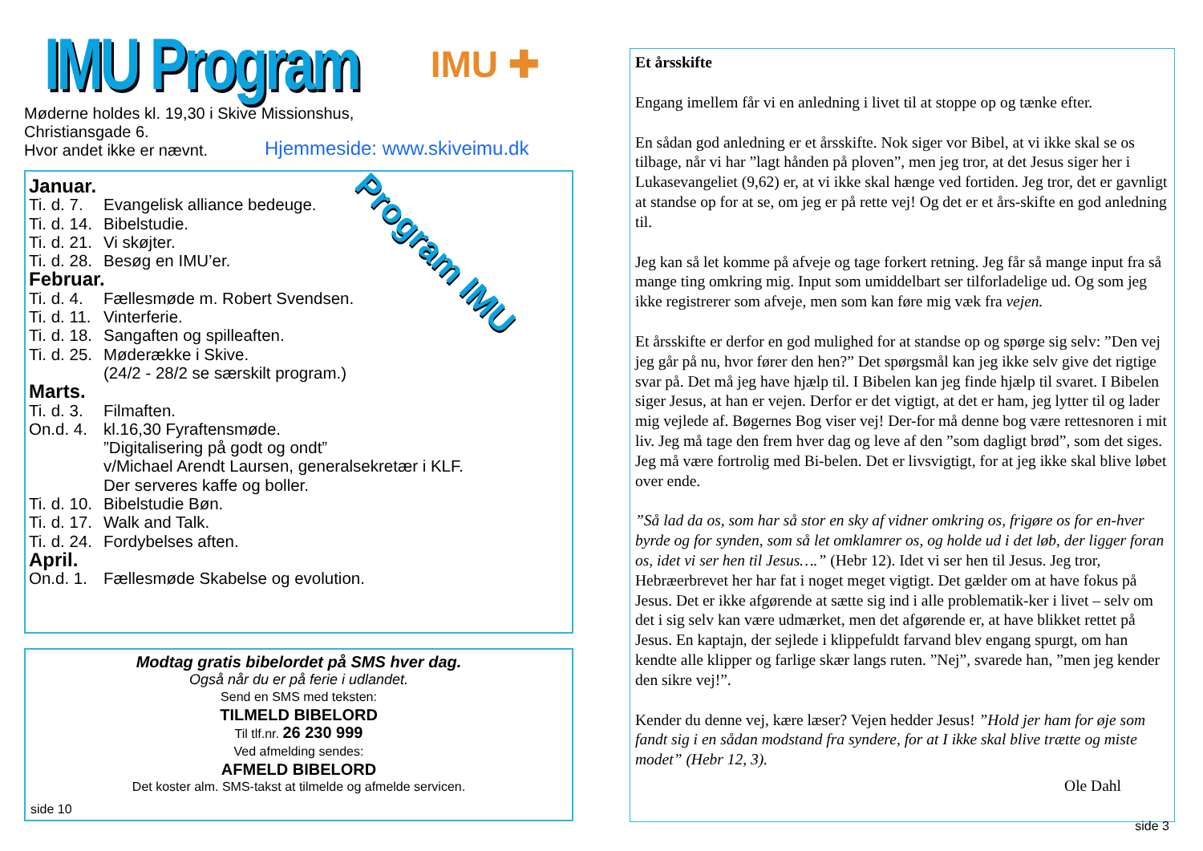IMU Program
IMU ✚
Møderne holdes kl. 19,30 i Skive Missionshus,
Christiansgade 6.
Hvor andet ikke er nævnt.
Hjemmeside: www.skiveimu.dk
Program IMU
Januar.
Ti. d. 7. Evangelisk alliance bedeuge.
Ti. d. 14. Bibelstudie.
Ti. d. 21. Vi skøjter.
Ti. d. 28. Besøg en IMU’er.
Februar.
Ti. d. 4. Fællesmøde m. Robert Svendsen.
Ti. d. 11. Vinterferie.
Ti. d. 18. Sangaften og spilleaften.
Ti. d. 25. Møderække i Skive.
(24/2 - 28/2 se særskilt program.)
Marts.
Ti. d. 3. Filmaften.
On.d. 4. kl.16,30 Fyraftensmøde.
”Digitalisering på godt og ondt”
v/Michael Arendt Laursen, generalsekretær i KLF.
Der serveres kaffe og boller.
Ti. d. 10. Bibelstudie Bøn.
Ti. d. 17. Walk and Talk.
Ti. d. 24. Fordybelses aften.
April.
On.d. 1. Fællesmøde Skabelse og evolution.
Modtag gratis bibelordet på SMS hver dag.
Også når du er på ferie i udlandet.
Send en SMS med teksten:
TILMELD BIBELORD
Til tlf.nr. 26 230 999
Ved afmelding sendes:
AFMELD BIBELORD
Det koster alm. SMS-takst at tilmelde og afmelde servicen.
side 10
Et årsskifte
Engang imellem får vi en anledning i livet til at stoppe op og tænke efter.
En sådan god anledning er et årsskifte. Nok siger vor Bibel, at vi ikke skal se os tilbage, når vi har ”lagt hånden på ploven”, men jeg tror, at det Jesus siger her i Lukasevangeliet (9,62) er, at vi ikke skal hænge ved fortiden. Jeg tror, det er gavnligt at standse op for at se, om jeg er på rette vej! Og det er et års-skifte en god anledning til.
Jeg kan så let komme på afveje og tage forkert retning. Jeg får så mange input fra så mange ting omkring mig. Input som umiddelbart ser tilforladelige ud. Og som jeg ikke registrerer som afveje, men som kan føre mig væk fra vejen.
Et årsskifte er derfor en god mulighed for at standse op og spørge sig selv: ”Den vej jeg går på nu, hvor fører den hen?” Det spørgsmål kan jeg ikke selv give det rigtige svar på. Det må jeg have hjælp til. I Bibelen kan jeg finde hjælp til svaret. I Bibelen siger Jesus, at han er vejen. Derfor er det vigtigt, at det er ham, jeg lytter til og lader mig vejlede af. Bøgernes Bog viser vej! Der-for må denne bog være rettesnoren i mit liv. Jeg må tage den frem hver dag og leve af den ”som dagligt brød”, som det siges. Jeg må være fortrolig med Bi-belen. Det er livsvigtigt, for at jeg ikke skal blive løbet over ende.
”Så lad da os, som har så stor en sky af vidner omkring os, frigøre os for en-hver byrde og for synden, som så let omklamrer os, og holde ud i det løb, der ligger foran os, idet vi ser hen til Jesus….” (Hebr 12). Idet vi ser hen til Jesus. Jeg tror, Hebræerbrevet her har fat i noget meget vigtigt. Det gælder om at have fokus på Jesus. Det er ikke afgørende at sætte sig ind i alle problematik-ker i livet – selv om det i sig selv kan være udmærket, men det afgørende er, at have blikket rettet på Jesus. En kaptajn, der sejlede i klippefuldt farvand blev engang spurgt, om han kendte alle klipper og farlige skær langs ruten. ”Nej”, svarede han, ”men jeg kender den sikre vej!”.
Kender du denne vej, kære læser? Vejen hedder Jesus! ”Hold jer ham for øje som fandt sig i en sådan modstand fra syndere, for at I ikke skal blive trætte og miste modet” (Hebr 12, 3).
Ole Dahl
side 3